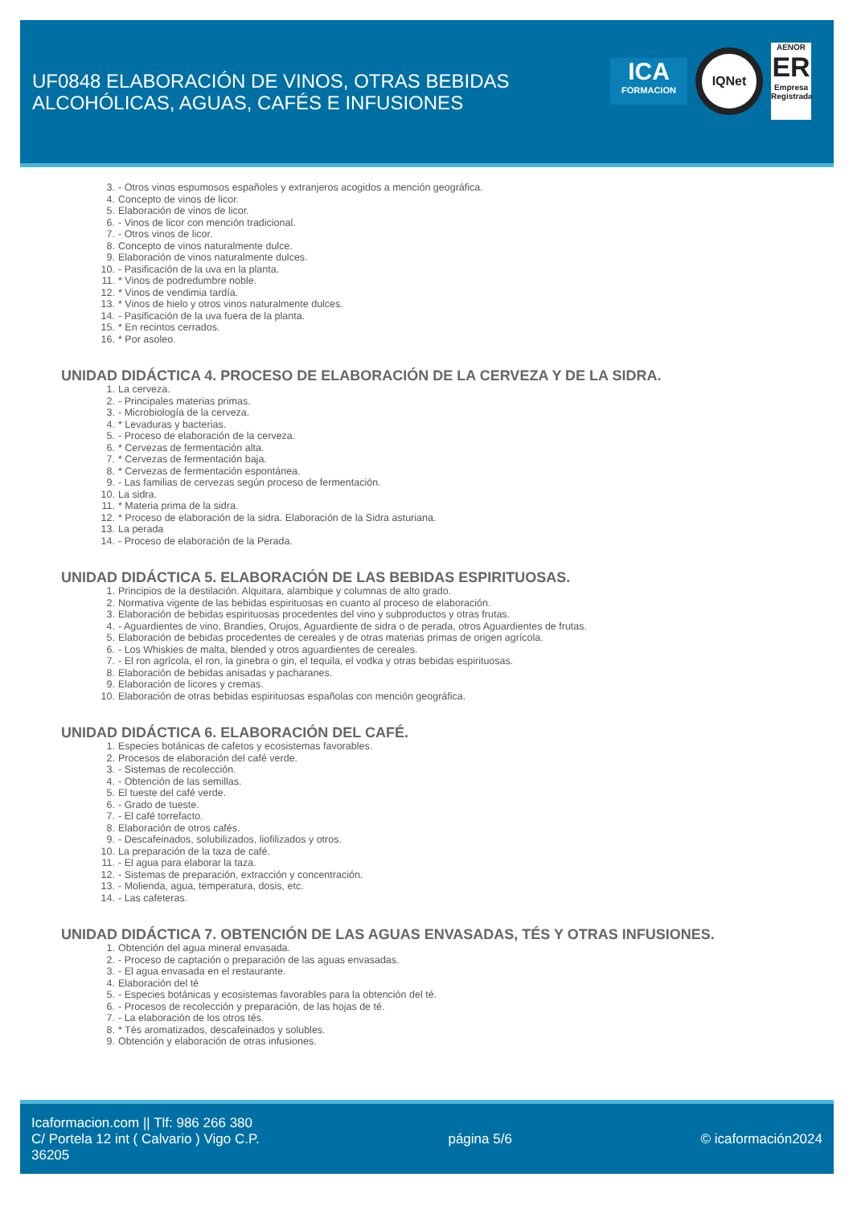UF0848 ELABORACIÓN DE VINOS, OTRAS BEBIDAS
ALCOHÓLICAS, AGUAS, CAFÉS E INFUSIONES
ICA
FORMACION
IQNet
AENOR
ER
Empresa Registrada
3. - Otros vinos espumosos españoles y extranjeros acogidos a mención geográfica.
4. Concepto de vinos de licor.
5. Elaboración de vinos de licor.
6. - Vinos de licor con mención tradicional.
7. - Otros vinos de licor.
8. Concepto de vinos naturalmente dulce.
9. Elaboración de vinos naturalmente dulces.
10. - Pasificación de la uva en la planta.
11. * Vinos de podredumbre noble.
12. * Vinos de vendimia tardía.
13. * Vinos de hielo y otros vinos naturalmente dulces.
14. - Pasificación de la uva fuera de la planta.
15. * En recintos cerrados.
16. * Por asoleo.
UNIDAD DIDÁCTICA 4. PROCESO DE ELABORACIÓN DE LA CERVEZA Y DE LA SIDRA.
1. La cerveza.
2. - Principales materias primas.
3. - Microbiología de la cerveza.
4. * Levaduras y bacterias.
5. - Proceso de elaboración de la cerveza.
6. * Cervezas de fermentación alta.
7. * Cervezas de fermentación baja.
8. * Cervezas de fermentación espontánea.
9. - Las familias de cervezas según proceso de fermentación.
10. La sidra.
11. * Materia prima de la sidra.
12. * Proceso de elaboración de la sidra. Elaboración de la Sidra asturiana.
13. La perada
14. - Proceso de elaboración de la Perada.
UNIDAD DIDÁCTICA 5. ELABORACIÓN DE LAS BEBIDAS ESPIRITUOSAS.
1. Principios de la destilación. Alquitara, alambique y columnas de alto grado.
2. Normativa vigente de las bebidas espirituosas en cuanto al proceso de elaboración.
3. Elaboración de bebidas espirituosas procedentes del vino y subproductos y otras frutas.
4. - Aguardientes de vino, Brandies, Orujos, Aguardiente de sidra o de perada, otros Aguardientes de frutas.
5. Elaboración de bebidas procedentes de cereales y de otras materias primas de origen agrícola.
6. - Los Whiskies de malta, blended y otros aguardientes de cereales.
7. - El ron agrícola, el ron, la ginebra o gin, el tequila, el vodka y otras bebidas espirituosas.
8. Elaboración de bebidas anisadas y pacharanes.
9. Elaboración de licores y cremas.
10. Elaboración de otras bebidas espirituosas españolas con mención geográfica.
UNIDAD DIDÁCTICA 6. ELABORACIÓN DEL CAFÉ.
1. Especies botánicas de cafetos y ecosistemas favorables.
2. Procesos de elaboración del café verde.
3. - Sistemas de recolección.
4. - Obtención de las semillas.
5. El tueste del café verde.
6. - Grado de tueste.
7. - El café torrefacto.
8. Elaboración de otros cafés.
9. - Descafeinados, solubilizados, liofilizados y otros.
10. La preparación de la taza de café.
11. - El agua para elaborar la taza.
12. - Sistemas de preparación, extracción y concentración.
13. - Molienda, agua, temperatura, dosis, etc.
14. - Las cafeteras.
UNIDAD DIDÁCTICA 7. OBTENCIÓN DE LAS AGUAS ENVASADAS, TÉS Y OTRAS INFUSIONES.
1. Obtención del agua mineral envasada.
2. - Proceso de captación o preparación de las aguas envasadas.
3. - El agua envasada en el restaurante.
4. Elaboración del té
5. - Especies botánicas y ecosistemas favorables para la obtención del té.
6. - Procesos de recolección y preparación, de las hojas de té.
7. - La elaboración de los otros tés.
8. * Tés aromatizados, descafeinados y solubles.
9. Obtención y elaboración de otras infusiones.
Icaformacion.com || Tlf: 986 266 380
C/ Portela 12 int ( Calvario ) Vigo C.P.
36205
página 5/6 © icaformación2024